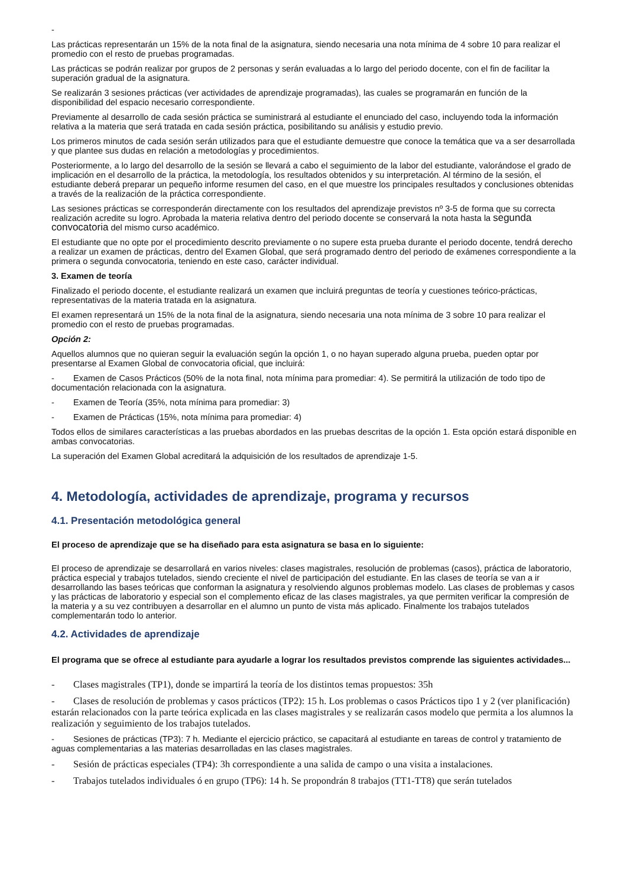-
Las prácticas representarán un 15% de la nota final de la asignatura, siendo necesaria una nota mínima de 4 sobre 10 para realizar el promedio con el resto de pruebas programadas.
Las prácticas se podrán realizar por grupos de 2 personas y serán evaluadas a lo largo del periodo docente, con el fin de facilitar la superación gradual de la asignatura.
Se realizarán 3 sesiones prácticas (ver actividades de aprendizaje programadas), las cuales se programarán en función de la disponibilidad del espacio necesario correspondiente.
Previamente al desarrollo de cada sesión práctica se suministrará al estudiante el enunciado del caso, incluyendo toda la información relativa a la materia que será tratada en cada sesión práctica, posibilitando su análisis y estudio previo.
Los primeros minutos de cada sesión serán utilizados para que el estudiante demuestre que conoce la temática que va a ser desarrollada y que plantee sus dudas en relación a metodologías y procedimientos.
Posteriormente, a lo largo del desarrollo de la sesión se llevará a cabo el seguimiento de la labor del estudiante, valorándose el grado de implicación en el desarrollo de la práctica, la metodología, los resultados obtenidos y su interpretación. Al término de la sesión, el estudiante deberá preparar un pequeño informe resumen del caso, en el que muestre los principales resultados y conclusiones obtenidas a través de la realización de la práctica correspondiente.
Las sesiones prácticas se corresponderán directamente con los resultados del aprendizaje previstos nº 3-5 de forma que su correcta realización acredite su logro. Aprobada la materia relativa dentro del periodo docente se conservará la nota hasta la segunda convocatoria del mismo curso académico.
El estudiante que no opte por el procedimiento descrito previamente o no supere esta prueba durante el periodo docente, tendrá derecho a realizar un examen de prácticas, dentro del Examen Global, que será programado dentro del periodo de exámenes correspondiente a la primera o segunda convocatoria, teniendo en este caso, carácter individual.
3. Examen de teoría
Finalizado el periodo docente, el estudiante realizará un examen que incluirá preguntas de teoría y cuestiones teórico-prácticas, representativas de la materia tratada en la asignatura.
El examen representará un 15% de la nota final de la asignatura, siendo necesaria una nota mínima de 3 sobre 10 para realizar el promedio con el resto de pruebas programadas.
Opción 2:
Aquellos alumnos que no quieran seguir la evaluación según la opción 1, o no hayan superado alguna prueba, pueden optar por presentarse al Examen Global de convocatoria oficial, que incluirá:
- Examen de Casos Prácticos (50% de la nota final, nota mínima para promediar: 4). Se permitirá la utilización de todo tipo de documentación relacionada con la asignatura.
- Examen de Teoría (35%, nota mínima para promediar: 3)
- Examen de Prácticas (15%, nota mínima para promediar: 4)
Todos ellos de similares características a las pruebas abordados en las pruebas descritas de la opción 1. Esta opción estará disponible en ambas convocatorias.
La superación del Examen Global acreditará la adquisición de los resultados de aprendizaje 1-5.
4. Metodología, actividades de aprendizaje, programa y recursos
4.1. Presentación metodológica general
El proceso de aprendizaje que se ha diseñado para esta asignatura se basa en lo siguiente:
El proceso de aprendizaje se desarrollará en varios niveles: clases magistrales, resolución de problemas (casos), práctica de laboratorio, práctica especial y trabajos tutelados, siendo creciente el nivel de participación del estudiante. En las clases de teoría se van a ir desarrollando las bases teóricas que conforman la asignatura y resolviendo algunos problemas modelo. Las clases de problemas y casos y las prácticas de laboratorio y especial son el complemento eficaz de las clases magistrales, ya que permiten verificar la compresión de la materia y a su vez contribuyen a desarrollar en el alumno un punto de vista más aplicado. Finalmente los trabajos tutelados complementarán todo lo anterior.
4.2. Actividades de aprendizaje
El programa que se ofrece al estudiante para ayudarle a lograr los resultados previstos comprende las siguientes actividades...
- Clases magistrales (TP1), donde se impartirá la teoría de los distintos temas propuestos: 35h
- Clases de resolución de problemas y casos prácticos (TP2): 15 h. Los problemas o casos Prácticos tipo 1 y 2 (ver planificación) estarán relacionados con la parte teórica explicada en las clases magistrales y se realizarán casos modelo que permita a los alumnos la realización y seguimiento de los trabajos tutelados.
- Sesiones de prácticas (TP3): 7 h. Mediante el ejercicio práctico, se capacitará al estudiante en tareas de control y tratamiento de aguas complementarias a las materias desarrolladas en las clases magistrales.
- Sesión de prácticas especiales (TP4): 3h correspondiente a una salida de campo o una visita a instalaciones.
- Trabajos tutelados individuales ó en grupo (TP6): 14 h. Se propondrán 8 trabajos (TT1-TT8) que serán tutelados